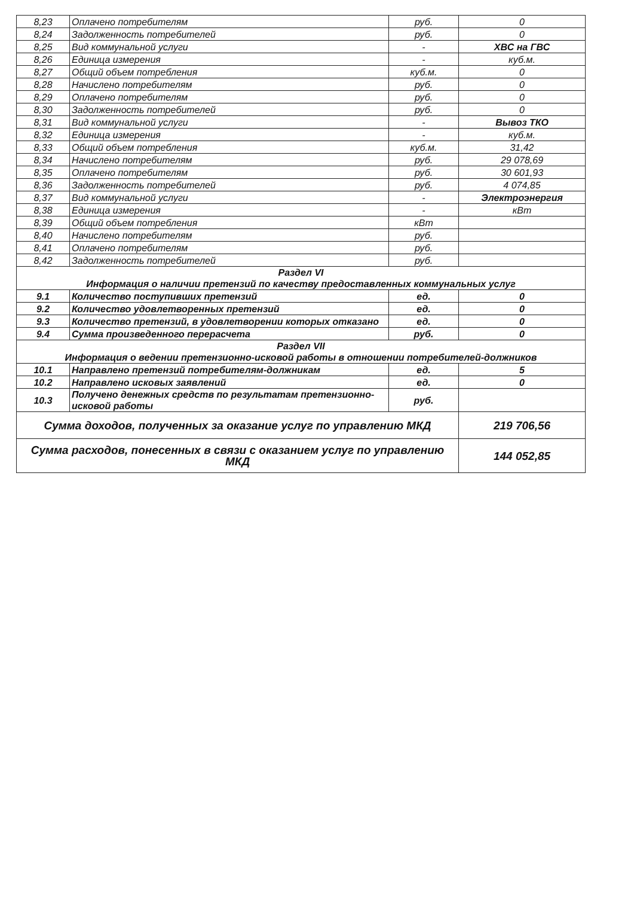| 8,23 | Оплачено потребителям | руб. | 0 |
| 8,24 | Задолженность потребителей | руб. | 0 |
| 8,25 | Вид коммунальной услуги | - | ХВС на ГВС |
| 8,26 | Единица измерения | - | куб.м. |
| 8,27 | Общий объем потребления | куб.м. | 0 |
| 8,28 | Начислено потребителям | руб. | 0 |
| 8,29 | Оплачено потребителям | руб. | 0 |
| 8,30 | Задолженность потребителей | руб. | 0 |
| 8,31 | Вид коммунальной услуги | - | Вывоз ТКО |
| 8,32 | Единица измерения | - | куб.м. |
| 8,33 | Общий объем потребления | куб.м. | 31,42 |
| 8,34 | Начислено потребителям | руб. | 29 078,69 |
| 8,35 | Оплачено потребителям | руб. | 30 601,93 |
| 8,36 | Задолженность потребителей | руб. | 4 074,85 |
| 8,37 | Вид коммунальной услуги | - | Электроэнергия |
| 8,38 | Единица измерения | - | кВт |
| 8,39 | Общий объем потребления | кВт | |
| 8,40 | Начислено потребителям | руб. | |
| 8,41 | Оплачено потребителям | руб. | |
| 8,42 | Задолженность потребителей | руб. | |
| Раздел VI Информация о наличии претензий по качеству предоставленных коммунальных услуг | | | |
| 9.1 | Количество поступивших претензий | ед. | 0 |
| 9.2 | Количество удовлетворенных претензий | ед. | 0 |
| 9.3 | Количество претензий, в удовлетворении которых отказано | ед. | 0 |
| 9.4 | Сумма произведенного перерасчета | руб. | 0 |
| Раздел VII Информация о ведении претензионно-исковой работы в отношении потребителей-должников | | | |
| 10.1 | Направлено претензий потребителям-должникам | ед. | 5 |
| 10.2 | Направлено исковых заявлений | ед. | 0 |
| 10.3 | Получено денежных средств по результатам претензионно-исковой работы | руб. | |
| Сумма доходов, полученных за оказание услуг по управлению МКД | | | 219 706,56 |
| Сумма расходов, понесенных в связи с оказанием услуг по управлению МКД | | | 144 052,85 |